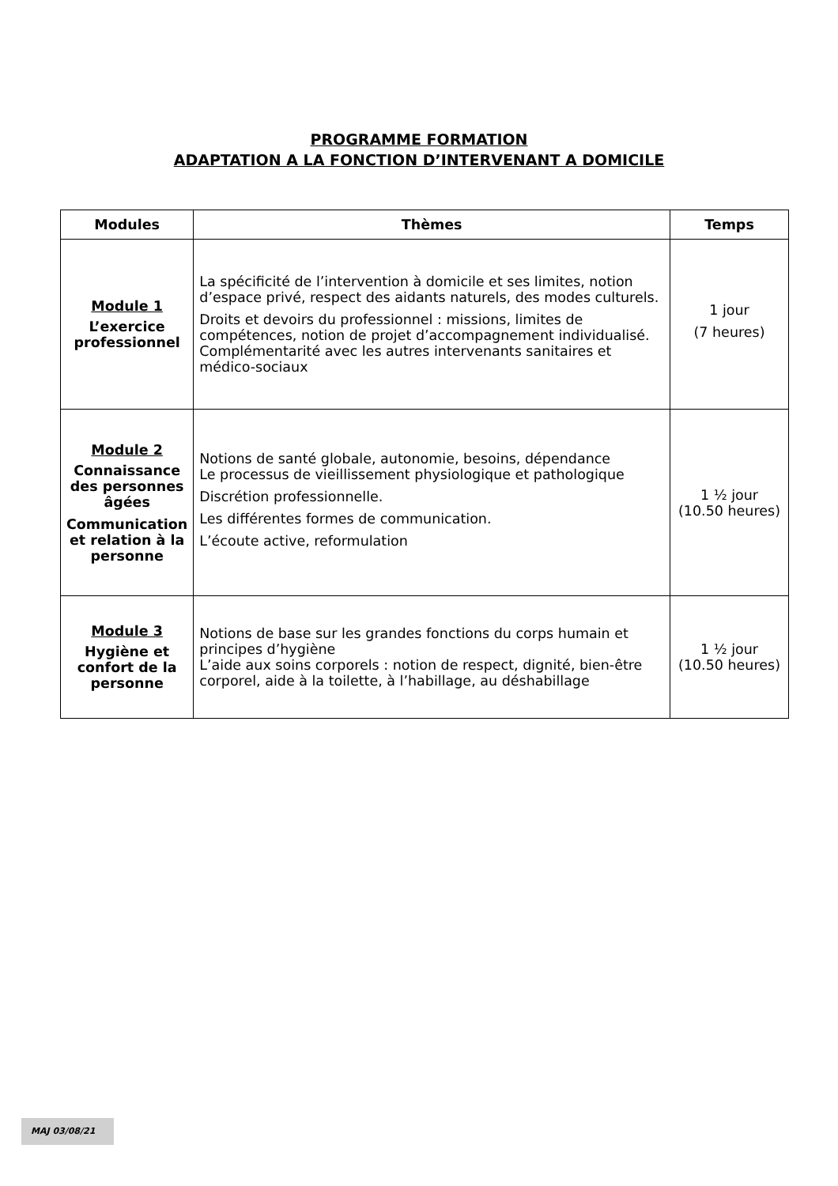PROGRAMME FORMATION
ADAPTATION A LA FONCTION D’INTERVENANT A DOMICILE
| Modules | Thèmes | Temps |
| --- | --- | --- |
| Module 1 L’exercice professionnel | La spécificité de l’intervention à domicile et ses limites, notion d’espace privé, respect des aidants naturels, des modes culturels. Droits et devoirs du professionnel : missions, limites de compétences, notion de projet d’accompagnement individualisé. Complémentarité avec les autres intervenants sanitaires et médico-sociaux | 1 jour (7 heures) |
| Module 2 Connaissance des personnes âgées Communication et relation à la personne | Notions de santé globale, autonomie, besoins, dépendance Le processus de vieillissement physiologique et pathologique Discrétion professionnelle. Les différentes formes de communication. L’écoute active, reformulation | 1 ½ jour (10.50 heures) |
| Module 3 Hygiène et confort de la personne | Notions de base sur les grandes fonctions du corps humain et principes d’hygiène L’aide aux soins corporels : notion de respect, dignité, bien-être corporel, aide à la toilette, à l’habillage, au déshabillage | 1 ½ jour (10.50 heures) |
MAJ 03/08/21